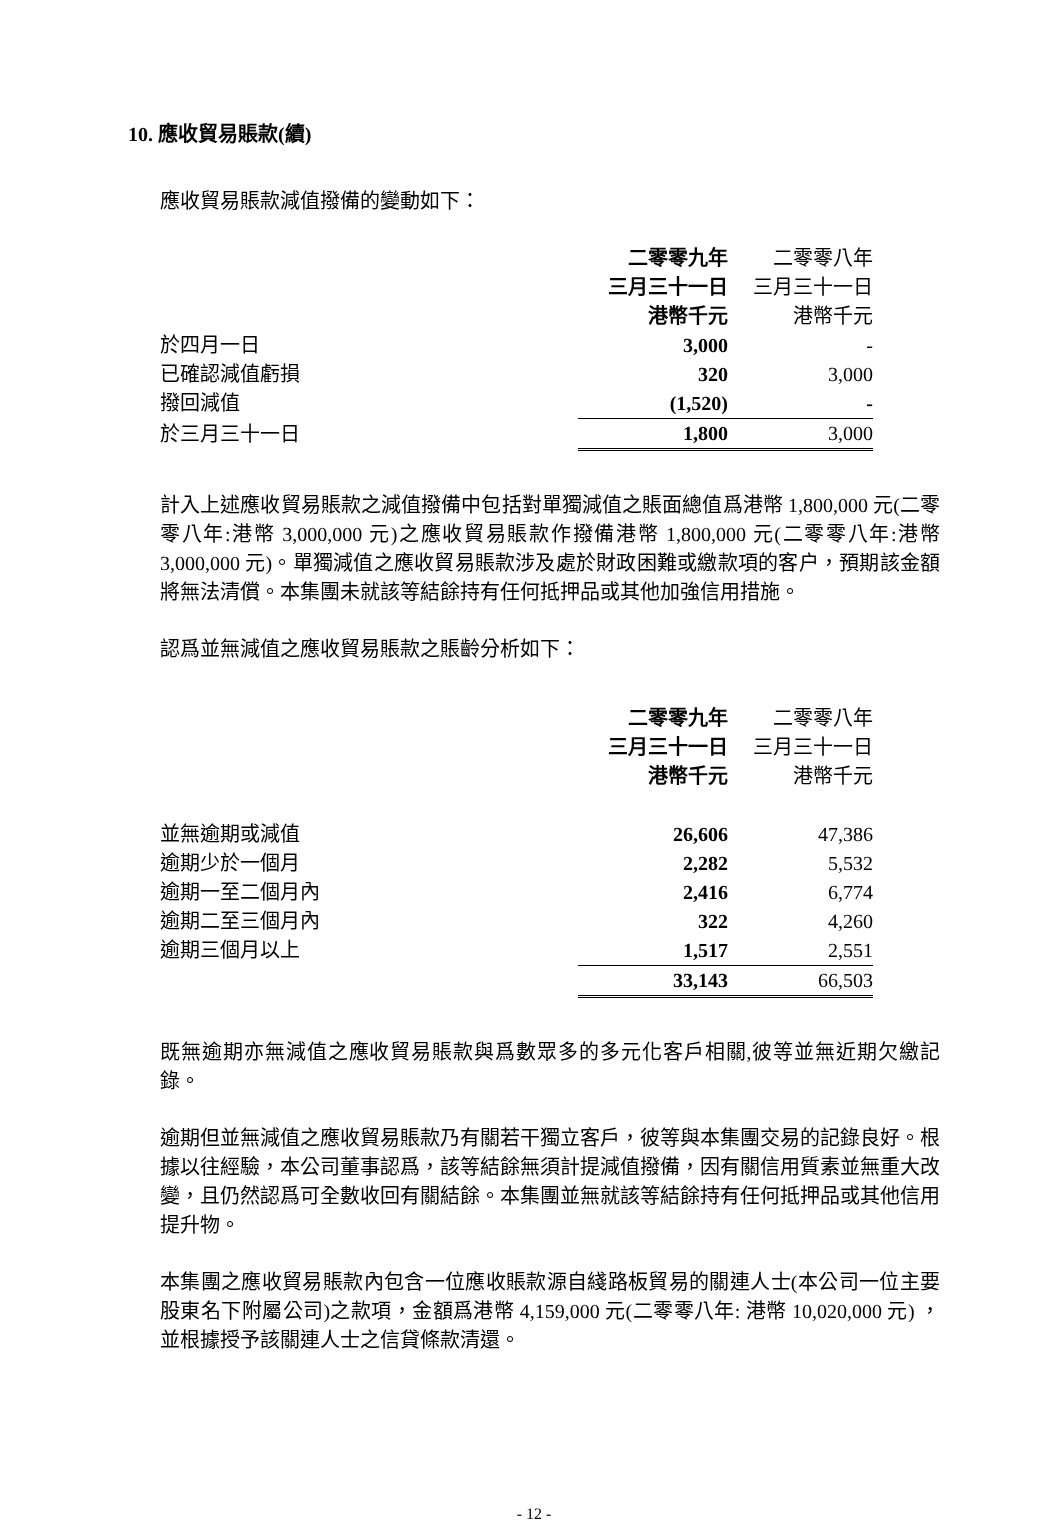10. 應收貿易賬款(續)
應收貿易賬款減值撥備的變動如下：
| | 二零零九年 | 二零零八年 |
| --- | --- | --- |
| | 三月三十一日 | 三月三十一日 |
| | 港幣千元 | 港幣千元 |
| 於四月一日 | 3,000 | - |
| 已確認減值虧損 | 320 | 3,000 |
| 撥回減值 | (1,520) | - |
| 於三月三十一日 | 1,800 | 3,000 |
計入上述應收貿易賬款之減值撥備中包括對單獨減值之賬面總值爲港幣 1,800,000 元(二零零八年:港幣 3,000,000 元)之應收貿易賬款作撥備港幣 1,800,000 元(二零零八年:港幣 3,000,000 元)。單獨減值之應收貿易賬款涉及處於財政困難或繳款項的客户，預期該金額將無法清償。本集團未就該等結餘持有任何抵押品或其他加強信用措施。
認爲並無減值之應收貿易賬款之賬齡分析如下：
| | 二零零九年 | 二零零八年 |
| --- | --- | --- |
| | 三月三十一日 | 三月三十一日 |
| | 港幣千元 | 港幣千元 |
| 並無逾期或減值 | 26,606 | 47,386 |
| 逾期少於一個月 | 2,282 | 5,532 |
| 逾期一至二個月內 | 2,416 | 6,774 |
| 逾期二至三個月內 | 322 | 4,260 |
| 逾期三個月以上 | 1,517 | 2,551 |
| | 33,143 | 66,503 |
既無逾期亦無減值之應收貿易賬款與爲數眾多的多元化客戶相關,彼等並無近期欠繳記錄。
逾期但並無減值之應收貿易賬款乃有關若干獨立客戶，彼等與本集團交易的記錄良好。根據以往經驗，本公司董事認爲，該等結餘無須計提減值撥備，因有關信用質素並無重大改變，且仍然認爲可全數收回有關結餘。本集團並無就該等結餘持有任何抵押品或其他信用提升物。
本集團之應收貿易賬款內包含一位應收賬款源自綫路板貿易的關連人士(本公司一位主要股東名下附屬公司)之款項，金額爲港幣 4,159,000 元(二零零八年: 港幣 10,020,000 元) ，並根據授予該關連人士之信貸條款清還。
- 12 -